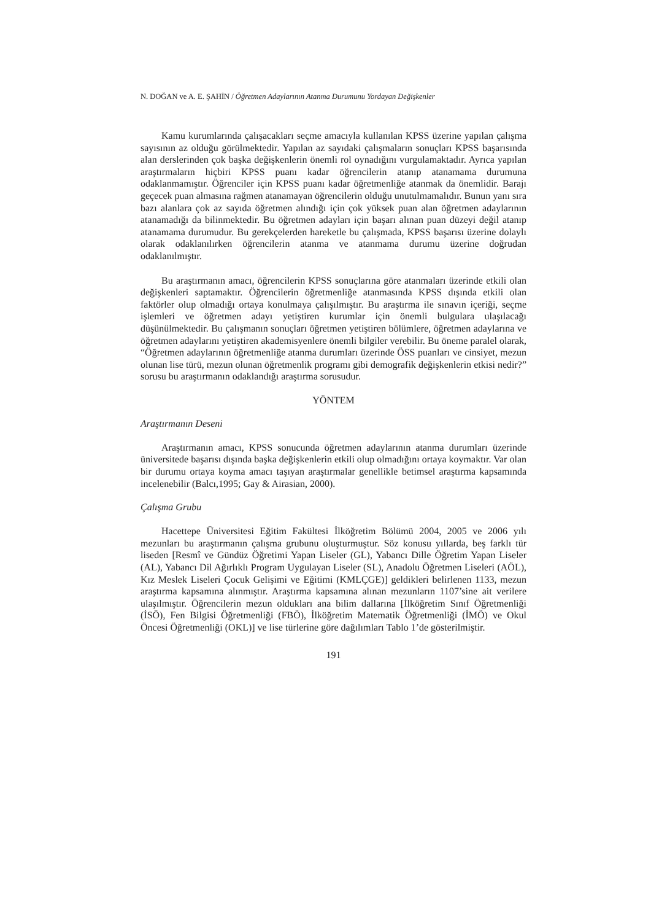N. DOĞAN ve A. E. ŞAHİN / Öğretmen Adaylarının Atanma Durumunu Yordayan Değişkenler
Kamu kurumlarında çalışacakları seçme amacıyla kullanılan KPSS üzerine yapılan çalışma sayısının az olduğu görülmektedir. Yapılan az sayıdaki çalışmaların sonuçları KPSS başarısında alan derslerinden çok başka değişkenlerin önemli rol oynadığını vurgulamaktadır. Ayrıca yapılan araştırmaların hiçbiri KPSS puanı kadar öğrencilerin atanıp atanamama durumuna odaklanmamıştır. Öğrenciler için KPSS puanı kadar öğretmenliğe atanmak da önemlidir. Barajı geçecek puan almasına rağmen atanamayan öğrencilerin olduğu unutulmamalıdır. Bunun yanı sıra bazı alanlara çok az sayıda öğretmen alındığı için çok yüksek puan alan öğretmen adaylarının atanamadığı da bilinmektedir. Bu öğretmen adayları için başarı alınan puan düzeyi değil atanıp atanamama durumudur. Bu gerekçelerden hareketle bu çalışmada, KPSS başarısı üzerine dolaylı olarak odaklanılırken öğrencilerin atanma ve atanmama durumu üzerine doğrudan odaklanılmıştır.
Bu araştırmanın amacı, öğrencilerin KPSS sonuçlarına göre atanmaları üzerinde etkili olan değişkenleri saptamaktır. Öğrencilerin öğretmenliğe atanmasında KPSS dışında etkili olan faktörler olup olmadığı ortaya konulmaya çalışılmıştır. Bu araştırma ile sınavın içeriği, seçme işlemleri ve öğretmen adayı yetiştiren kurumlar için önemli bulgulara ulaşılacağı düşünülmektedir. Bu çalışmanın sonuçları öğretmen yetiştiren bölümlere, öğretmen adaylarına ve öğretmen adaylarını yetiştiren akademisyenlere önemli bilgiler verebilir. Bu öneme paralel olarak, “Öğretmen adaylarının öğretmenliğe atanma durumları üzerinde ÖSS puanları ve cinsiyet, mezun olunan lise türü, mezun olunan öğretmenlik programı gibi demografik değişkenlerin etkisi nedir?” sorusu bu araştırmanın odaklandığı araştırma sorusudur.
YÖNTEM
Araştırmanın Deseni
Araştırmanın amacı, KPSS sonucunda öğretmen adaylarının atanma durumları üzerinde üniversitede başarısı dışında başka değişkenlerin etkili olup olmadığını ortaya koymaktır. Var olan bir durumu ortaya koyma amacı taşıyan araştırmalar genellikle betimsel araştırma kapsamında incelenebilir (Balcı,1995; Gay & Airasian, 2000).
Çalışma Grubu
Hacettepe Üniversitesi Eğitim Fakültesi İlköğretim Bölümü 2004, 2005 ve 2006 yılı mezunları bu araştırmanın çalışma grubunu oluşturmuştur. Söz konusu yıllarda, beş farklı tür liseden [Resmî ve Gündüz Öğretimi Yapan Liseler (GL), Yabancı Dille Öğretim Yapan Liseler (AL), Yabancı Dil Ağırlıklı Program Uygulayan Liseler (SL), Anadolu Öğretmen Liseleri (AÖL), Kız Meslek Liseleri Çocuk Gelişimi ve Eğitimi (KMLÇGE)] geldikleri belirlenen 1133, mezun araştırma kapsamına alınmıştır. Araştırma kapsamına alınan mezunların 1107’sine ait verilere ulaşılmıştır. Öğrencilerin mezun oldukları ana bilim dallarına [İlköğretim Sınıf Öğretmenliği (İSÖ), Fen Bilgisi Öğretmenliği (FBÖ), İlköğretim Matematik Öğretmenliği (İMÖ) ve Okul Öncesi Öğretmenliği (OKL)] ve lise türlerine göre dağılımları Tablo 1’de gösterilmiştir.
191